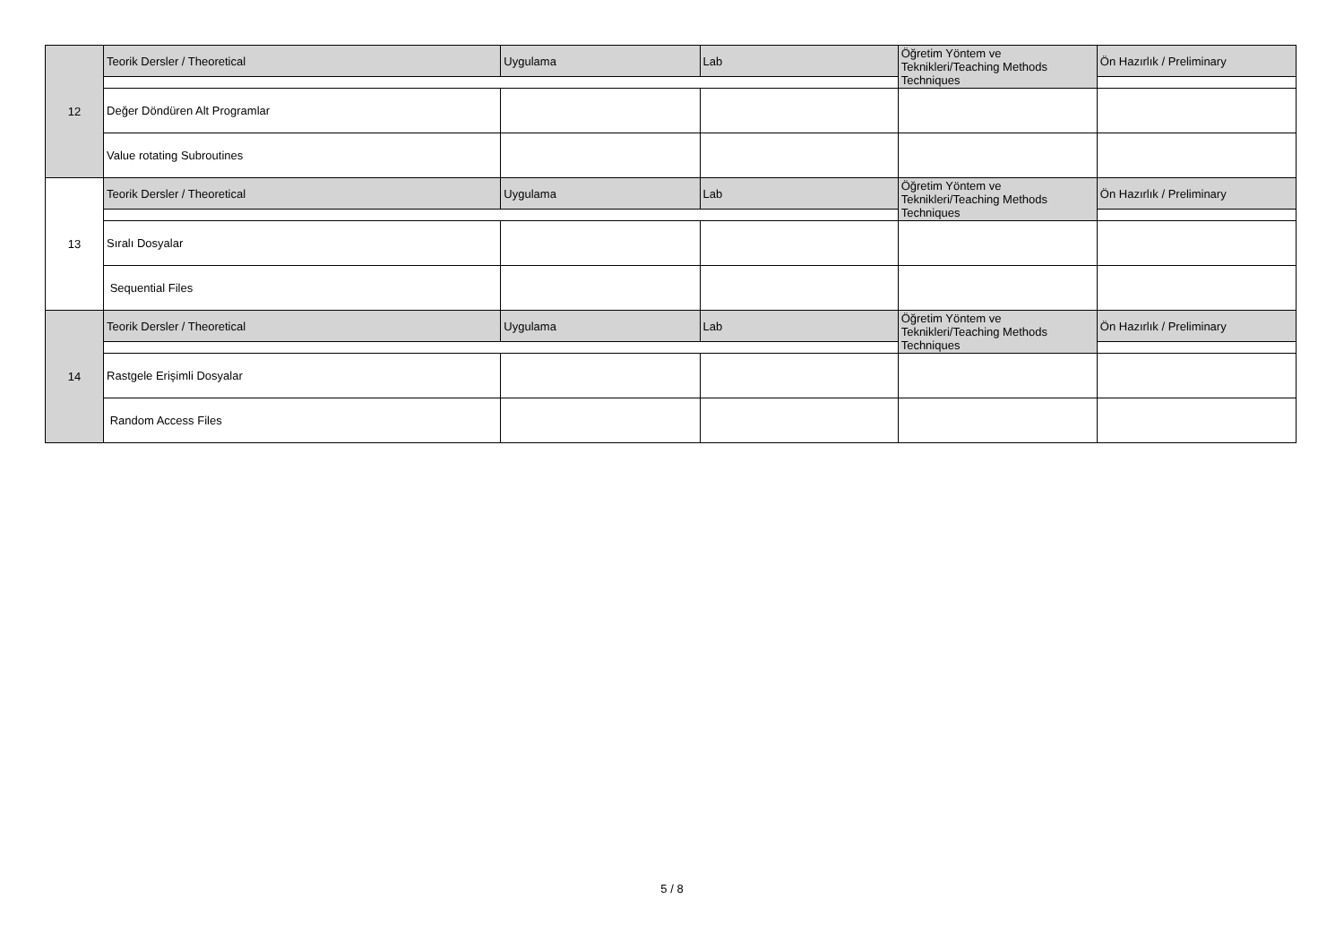| 12 | Teorik Dersler / Theoretical | Uygulama | Lab | Öğretim Yöntem ve Teknikleri/Teaching Methods Techniques | Ön Hazırlık / Preliminary |
| | Değer Döndüren Alt Programlar | | | | |
| | Value rotating Subroutines | | | | |
| 13 | Teorik Dersler / Theoretical | Uygulama | Lab | Öğretim Yöntem ve Teknikleri/Teaching Methods Techniques | Ön Hazırlık / Preliminary |
| | Sıralı Dosyalar | | | | |
| | Sequential Files | | | | |
| 14 | Teorik Dersler / Theoretical | Uygulama | Lab | Öğretim Yöntem ve Teknikleri/Teaching Methods Techniques | Ön Hazırlık / Preliminary |
| | Rastgele Erişimli Dosyalar | | | | |
| | Random Access Files | | | | |
5 / 8